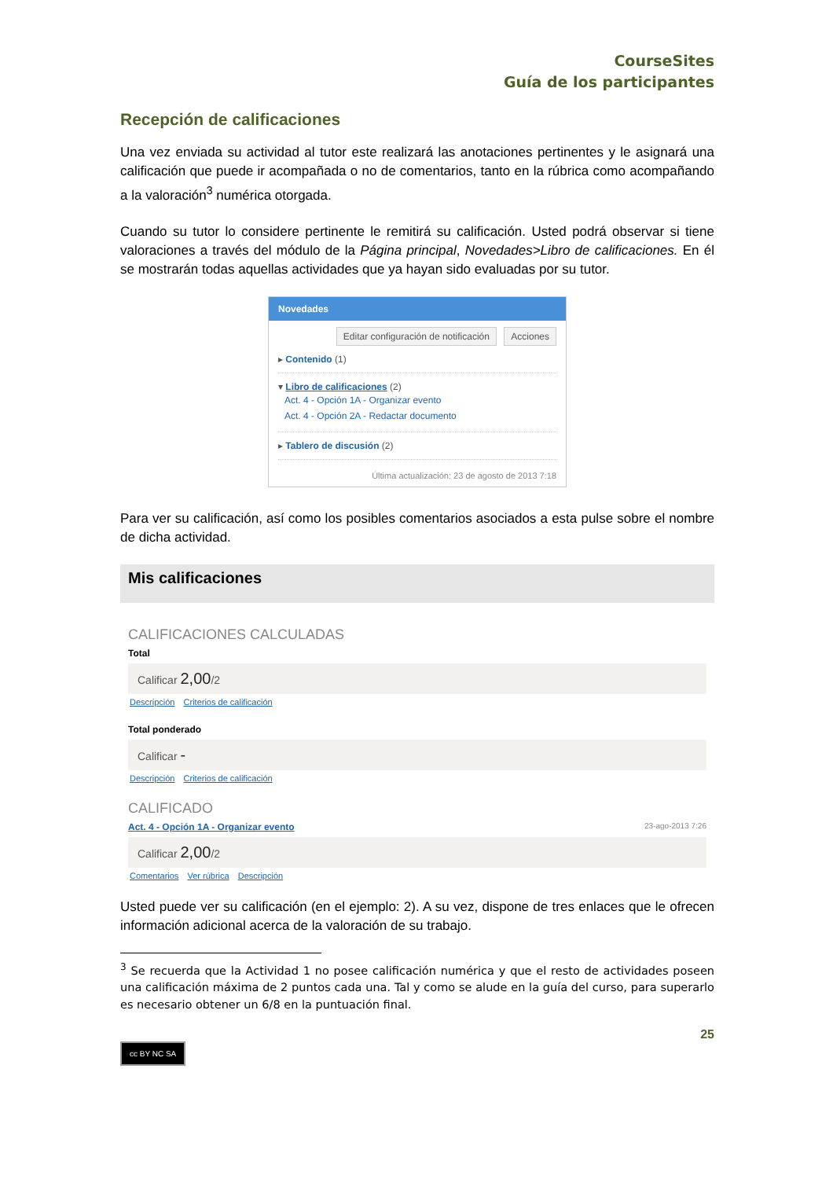CourseSites
Guía de los participantes
Recepción de calificaciones
Una vez enviada su actividad al tutor este realizará las anotaciones pertinentes y le asignará una calificación que puede ir acompañada o no de comentarios, tanto en la rúbrica como acompañando a la valoración<sup>3</sup> numérica otorgada.
Cuando su tutor lo considere pertinente le remitirá su calificación. Usted podrá observar si tiene valoraciones a través del módulo de la Página principal, Novedades>Libro de calificaciones. En él se mostrarán todas aquellas actividades que ya hayan sido evaluadas por su tutor.
Novedades
Editar configuración de notificación Acciones
▸ Contenido (1)
▾ Libro de calificaciones (2)
Act. 4 - Opción 1A - Organizar evento
Act. 4 - Opción 2A - Redactar documento
▸ Tablero de discusión (2)
Última actualización: 23 de agosto de 2013 7:18
Para ver su calificación, así como los posibles comentarios asociados a esta pulse sobre el nombre de dicha actividad.
Mis calificaciones
CALIFICACIONES CALCULADAS
Total
Calificar 2,00/2
Descripción Criterios de calificación
Total ponderado
Calificar -
Descripción Criterios de calificación
CALIFICADO
Act. 4 - Opción 1A - Organizar evento 23-ago-2013 7:26
Calificar 2,00/2
Comentarios Ver rúbrica Descripción
Usted puede ver su calificación (en el ejemplo: 2). A su vez, dispone de tres enlaces que le ofrecen información adicional acerca de la valoración de su trabajo.
<sup>3</sup> Se recuerda que la Actividad 1 no posee calificación numérica y que el resto de actividades poseen una calificación máxima de 2 puntos cada una. Tal y como se alude en la guía del curso, para superarlo es necesario obtener un 6/8 en la puntuación final.
25
cc BY NC SA